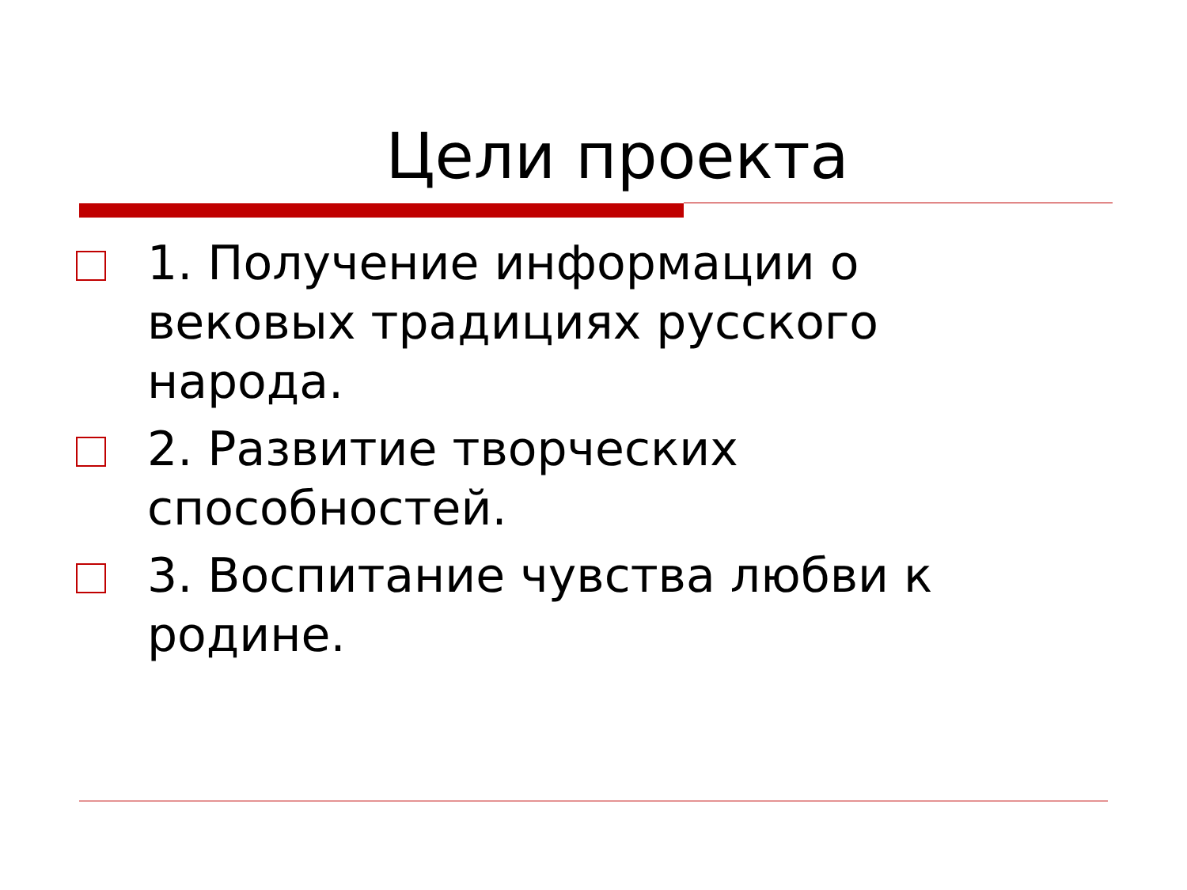Цели проекта
1. Получение информации о вековых традициях русского народа.
2. Развитие творческих способностей.
3. Воспитание чувства любви к родине.